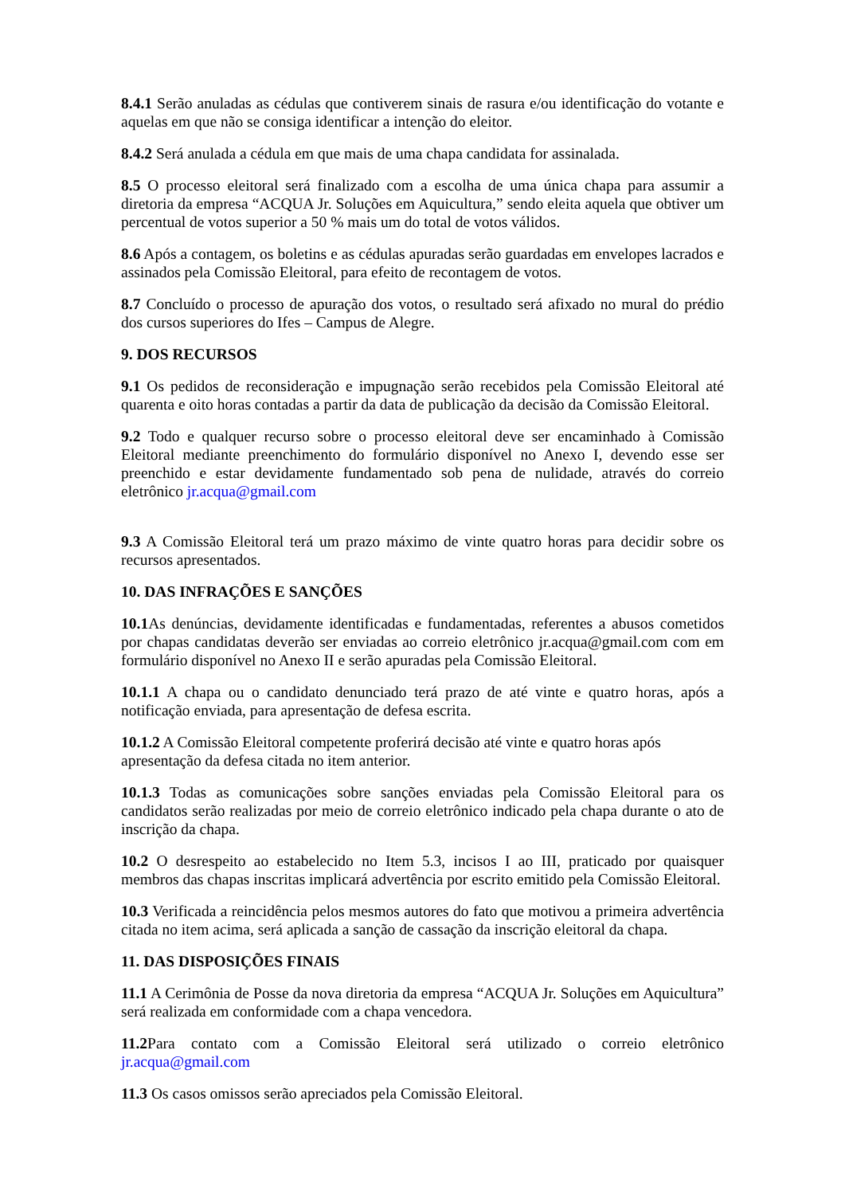8.4.1 Serão anuladas as cédulas que contiverem sinais de rasura e/ou identificação do votante e aquelas em que não se consiga identificar a intenção do eleitor.
8.4.2 Será anulada a cédula em que mais de uma chapa candidata for assinalada.
8.5 O processo eleitoral será finalizado com a escolha de uma única chapa para assumir a diretoria da empresa “ACQUA Jr. Soluções em Aquicultura,” sendo eleita aquela que obtiver um percentual de votos superior a 50 % mais um do total de votos válidos.
8.6 Após a contagem, os boletins e as cédulas apuradas serão guardadas em envelopes lacrados e assinados pela Comissão Eleitoral, para efeito de recontagem de votos.
8.7 Concluído o processo de apuração dos votos, o resultado será afixado no mural do prédio dos cursos superiores do Ifes – Campus de Alegre.
9. DOS RECURSOS
9.1 Os pedidos de reconsideração e impugnação serão recebidos pela Comissão Eleitoral até quarenta e oito horas contadas a partir da data de publicação da decisão da Comissão Eleitoral.
9.2 Todo e qualquer recurso sobre o processo eleitoral deve ser encaminhado à Comissão Eleitoral mediante preenchimento do formulário disponível no Anexo I, devendo esse ser preenchido e estar devidamente fundamentado sob pena de nulidade, através do correio eletrônico jr.acqua@gmail.com
9.3 A Comissão Eleitoral terá um prazo máximo de vinte quatro horas para decidir sobre os recursos apresentados.
10. DAS INFRAÇÕES E SANÇÕES
10.1 As denúncias, devidamente identificadas e fundamentadas, referentes a abusos cometidos por chapas candidatas deverão ser enviadas ao correio eletrônico jr.acqua@gmail.com com em formulário disponível no Anexo II e serão apuradas pela Comissão Eleitoral.
10.1.1 A chapa ou o candidato denunciado terá prazo de até vinte e quatro horas, após a notificação enviada, para apresentação de defesa escrita.
10.1.2 A Comissão Eleitoral competente proferirá decisão até vinte e quatro horas após apresentação da defesa citada no item anterior.
10.1.3 Todas as comunicações sobre sanções enviadas pela Comissão Eleitoral para os candidatos serão realizadas por meio de correio eletrônico indicado pela chapa durante o ato de inscrição da chapa.
10.2 O desrespeito ao estabelecido no Item 5.3, incisos I ao III, praticado por quaisquer membros das chapas inscritas implicará advertência por escrito emitido pela Comissão Eleitoral.
10.3 Verificada a reincidência pelos mesmos autores do fato que motivou a primeira advertência citada no item acima, será aplicada a sanção de cassação da inscrição eleitoral da chapa.
11. DAS DISPOSIÇÕES FINAIS
11.1 A Cerimônia de Posse da nova diretoria da empresa “ACQUA Jr. Soluções em Aquicultura” será realizada em conformidade com a chapa vencedora.
11.2 Para contato com a Comissão Eleitoral será utilizado o correio eletrônico jr.acqua@gmail.com
11.3 Os casos omissos serão apreciados pela Comissão Eleitoral.